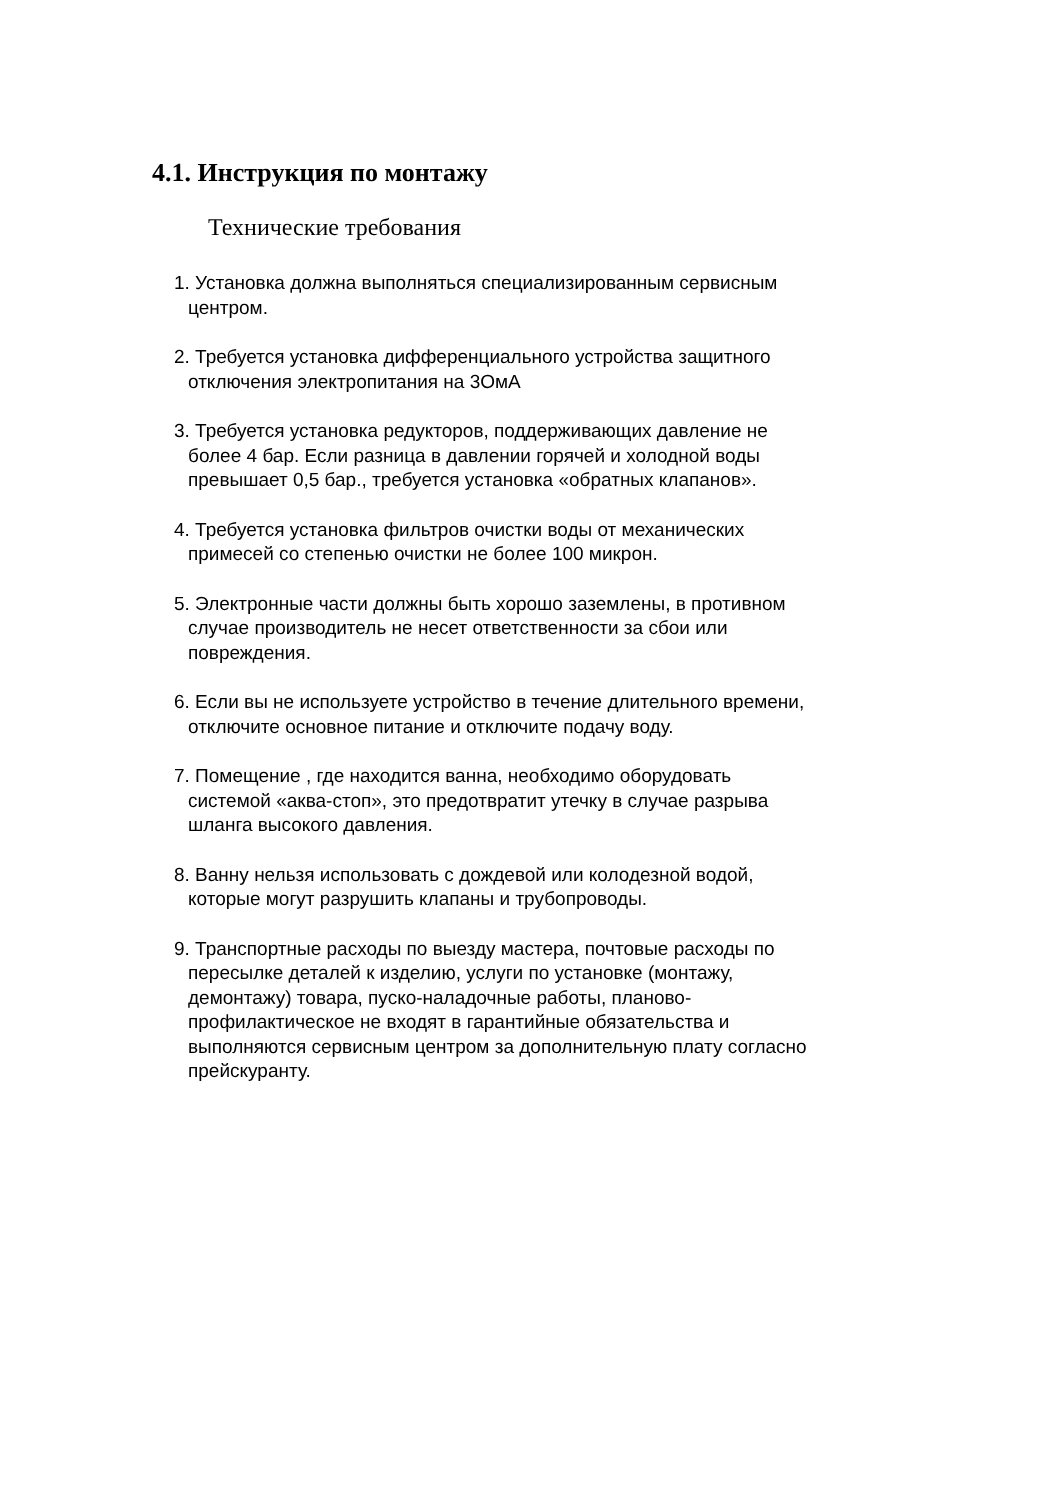4.1. Инструкция по монтажу
Технические требования
1. Установка должна выполняться специализированным сервисным
центром.
2. Требуется установка дифференциального устройства защитного
отключения электропитания на 3ОмА
3. Требуется установка редукторов, поддерживающих давление не
более 4 бар. Если разница в давлении горячей и холодной воды
превышает 0,5 бар., требуется установка «обратных клапанов».
4. Требуется установка фильтров очистки воды от механических
примесей со степенью очистки не более 100 микрон.
5. Электронные части должны быть хорошо заземлены, в противном
случае производитель не несет ответственности за сбои или
повреждения.
6. Если вы не используете устройство в течение длительного времени,
отключите основное питание и отключите подачу воду.
7. Помещение , где находится ванна, необходимо оборудовать
системой «аква-стоп», это предотвратит утечку в случае разрыва
шланга высокого давления.
8. Ванну нельзя использовать с дождевой или колодезной водой,
которые могут разрушить клапаны и трубопроводы.
9. Транспортные расходы по выезду мастера, почтовые расходы по
пересылке деталей к изделию, услуги по установке (монтажу,
демонтажу) товара, пуско-наладочные работы, планово-
профилактическое не входят в гарантийные обязательства и
выполняются сервисным центром за дополнительную плату согласно
прейскуранту.